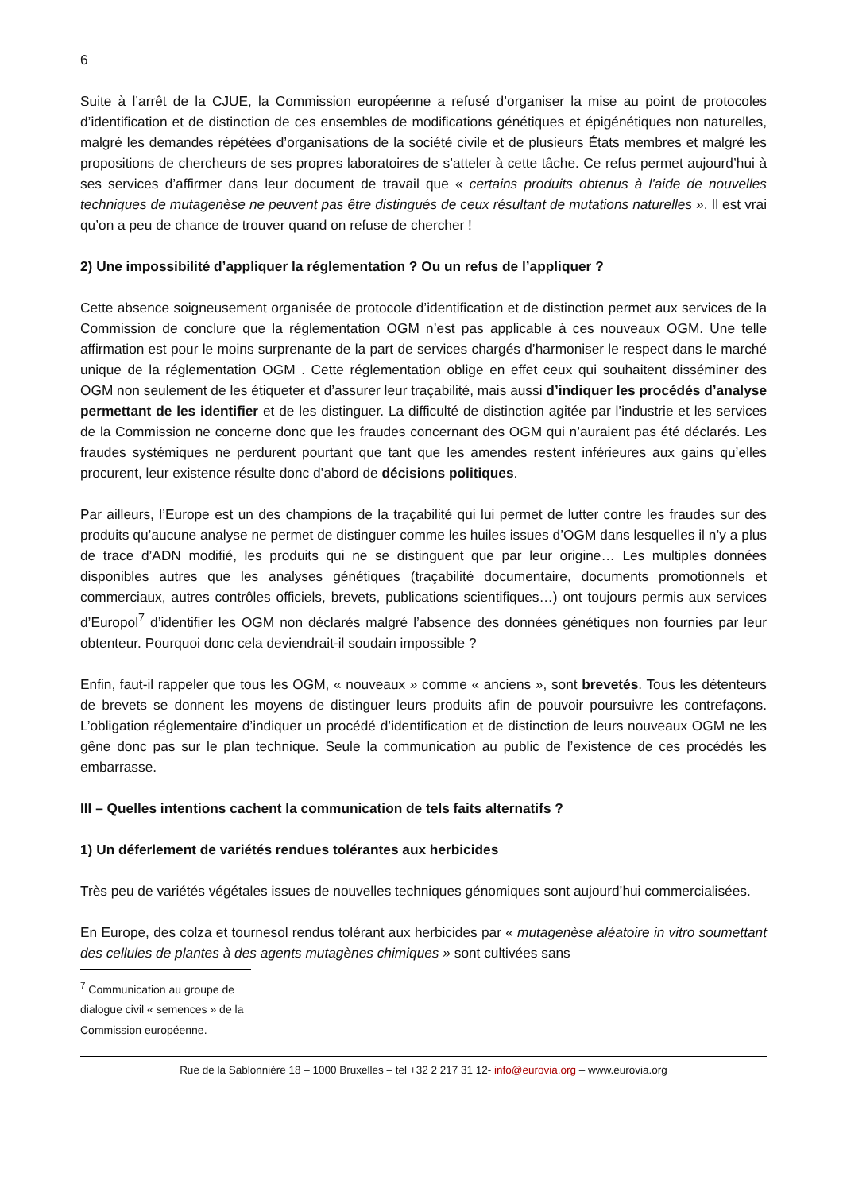6
Suite à l’arrêt de la CJUE, la Commission européenne a refusé d’organiser la mise au point de protocoles d’identification et de distinction de ces ensembles de modifications génétiques et épigénétiques non naturelles, malgré les demandes répétées d’organisations de la société civile et de plusieurs États membres et malgré les propositions de chercheurs de ses propres laboratoires de s’atteler à cette tâche. Ce refus permet aujourd’hui à ses services d’affirmer dans leur document de travail que « certains produits obtenus à l'aide de nouvelles techniques de mutagenèse ne peuvent pas être distingués de ceux résultant de mutations naturelles ». Il est vrai qu’on a peu de chance de trouver quand on refuse de chercher !
2) Une impossibilité d’appliquer la réglementation ? Ou un refus de l’appliquer ?
Cette absence soigneusement organisée de protocole d’identification et de distinction permet aux services de la Commission de conclure que la réglementation OGM n’est pas applicable à ces nouveaux OGM. Une telle affirmation est pour le moins surprenante de la part de services chargés d’harmoniser le respect dans le marché unique de la réglementation OGM . Cette réglementation oblige en effet ceux qui souhaitent disséminer des OGM non seulement de les étiqueter et d’assurer leur traçabilité, mais aussi d’indiquer les procédés d’analyse permettant de les identifier et de les distinguer. La difficulté de distinction agitée par l’industrie et les services de la Commission ne concerne donc que les fraudes concernant des OGM qui n’auraient pas été déclarés. Les fraudes systémiques ne perdurent pourtant que tant que les amendes restent inférieures aux gains qu’elles procurent, leur existence résulte donc d’abord de décisions politiques.
Par ailleurs, l’Europe est un des champions de la traçabilité qui lui permet de lutter contre les fraudes sur des produits qu’aucune analyse ne permet de distinguer comme les huiles issues d’OGM dans lesquelles il n’y a plus de trace d’ADN modifié, les produits qui ne se distinguent que par leur origine… Les multiples données disponibles autres que les analyses génétiques (traçabilité documentaire, documents promotionnels et commerciaux, autres contrôles officiels, brevets, publications scientifiques…) ont toujours permis aux services d’Europol<sup>7</sup> d’identifier les OGM non déclarés malgré l’absence des données génétiques non fournies par leur obtenteur. Pourquoi donc cela deviendrait-il soudain impossible ?
Enfin, faut-il rappeler que tous les OGM, « nouveaux » comme « anciens », sont brevetés. Tous les détenteurs de brevets se donnent les moyens de distinguer leurs produits afin de pouvoir poursuivre les contrefaçons. L’obligation réglementaire d’indiquer un procédé d’identification et de distinction de leurs nouveaux OGM ne les gêne donc pas sur le plan technique. Seule la communication au public de l’existence de ces procédés les embarrasse.
III – Quelles intentions cachent la communication de tels faits alternatifs ?
1) Un déferlement de variétés rendues tolérantes aux herbicides
Très peu de variétés végétales issues de nouvelles techniques génomiques sont aujourd’hui commercialisées.
En Europe, des colza et tournesol rendus tolérant aux herbicides par « mutagenèse aléatoire in vitro soumettant des cellules de plantes à des agents mutagènes chimiques » sont cultivées sans
<sup>7</sup> Communication au groupe de dialogue civil « semences » de la Commission européenne.
Rue de la Sablonnière 18 – 1000 Bruxelles – tel +32 2 217 31 12- info@eurovia.org – www.eurovia.org